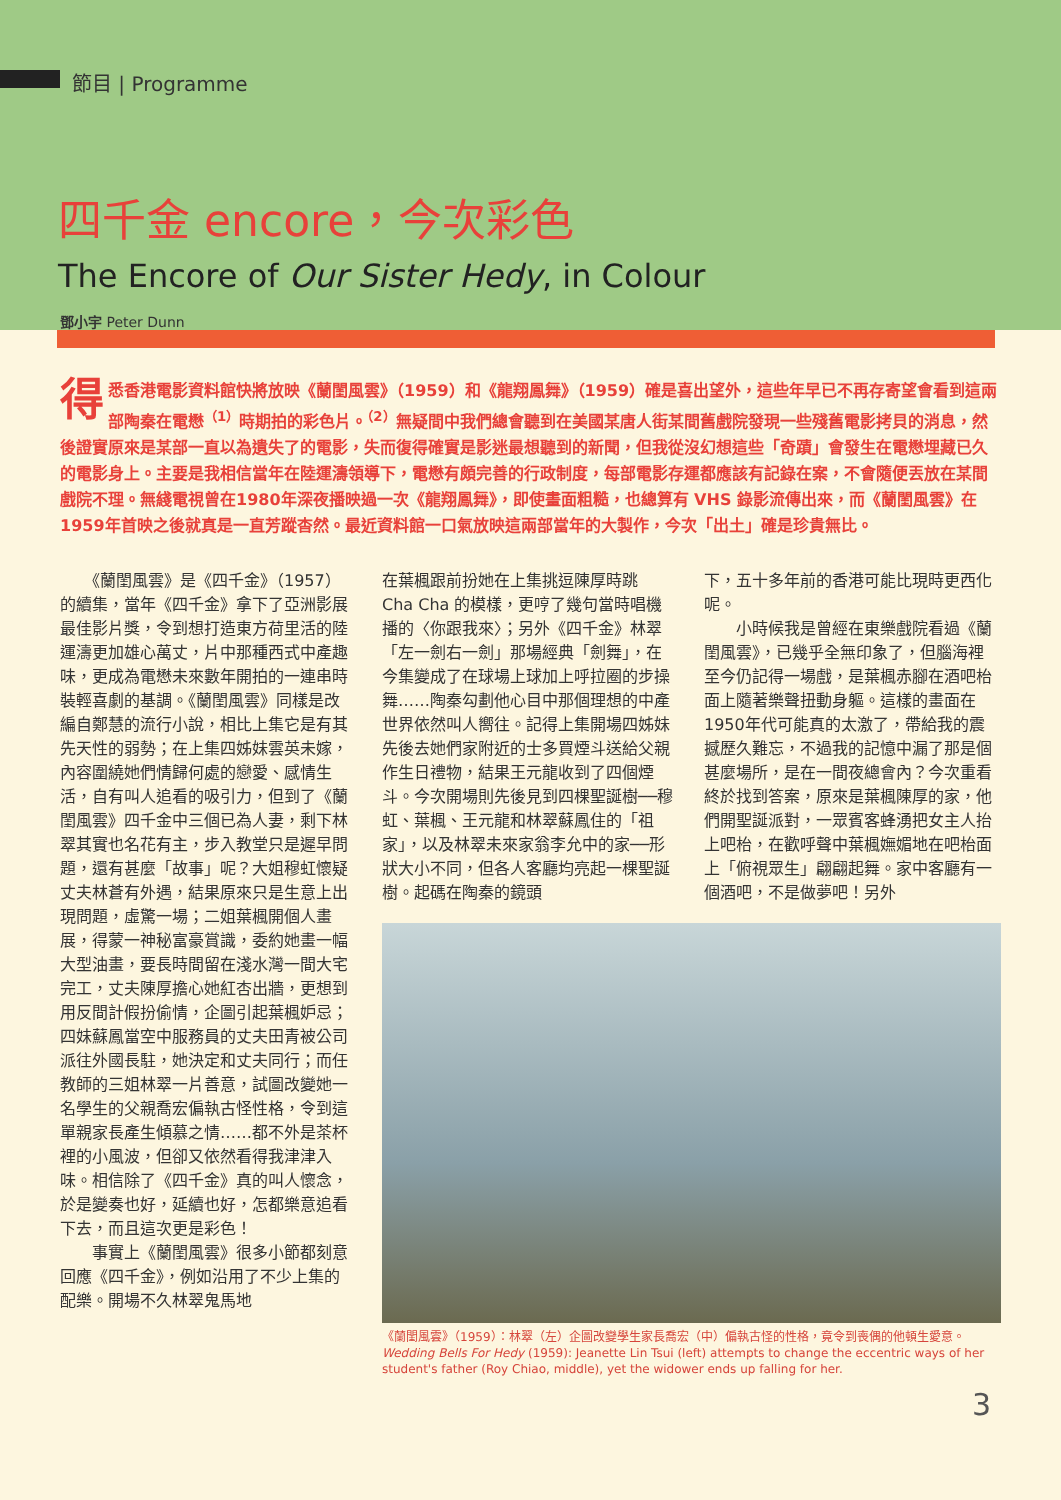節目 | Programme
四千金 encore，今次彩色
The Encore of Our Sister Hedy, in Colour
鄧小宇 Peter Dunn
得悉香港電影資料館快將放映《蘭閨風雲》（1959）和《龍翔鳳舞》（1959）確是喜出望外，這些年早已不再存寄望會看到這兩部陶秦在電懋<sup>（1）</sup>時期拍的彩色片。<sup>（2）</sup>無疑間中我們總會聽到在美國某唐人街某間舊戲院發現一些殘舊電影拷貝的消息，然後證實原來是某部一直以為遺失了的電影，失而復得確實是影迷最想聽到的新聞，但我從沒幻想這些「奇蹟」會發生在電懋埋藏已久的電影身上。主要是我相信當年在陸運濤領導下，電懋有頗完善的行政制度，每部電影存運都應該有記錄在案，不會隨便丟放在某間戲院不理。無綫電視曾在1980年深夜播映過一次《龍翔鳳舞》，即使畫面粗糙，也總算有 VHS 錄影流傳出來，而《蘭閨風雲》在1959年首映之後就真是一直芳蹤杳然。最近資料館一口氣放映這兩部當年的大製作，今次「出土」確是珍貴無比。
　　《蘭閨風雲》是《四千金》（1957）的續集，當年《四千金》拿下了亞洲影展最佳影片獎，令到想打造東方荷里活的陸運濤更加雄心萬丈，片中那種西式中產趣味，更成為電懋未來數年開拍的一連串時裝輕喜劇的基調。《蘭閨風雲》同樣是改編自鄭慧的流行小說，相比上集它是有其先天性的弱勢；在上集四姊妹雲英未嫁，內容圍繞她們情歸何處的戀愛、感情生活，自有叫人追看的吸引力，但到了《蘭閨風雲》四千金中三個已為人妻，剩下林翠其實也名花有主，步入教堂只是遲早問題，還有甚麼「故事」呢？大姐穆虹懷疑丈夫林蒼有外遇，結果原來只是生意上出現問題，虛驚一場；二姐葉楓開個人畫展，得蒙一神秘富豪賞識，委約她畫一幅大型油畫，要長時間留在淺水灣一間大宅完工，丈夫陳厚擔心她紅杏出牆，更想到用反間計假扮偷情，企圖引起葉楓妒忌；四妹蘇鳳當空中服務員的丈夫田青被公司派往外國長駐，她決定和丈夫同行；而任教師的三姐林翠一片善意，試圖改變她一名學生的父親喬宏偏執古怪性格，令到這單親家長產生傾慕之情……都不外是茶杯裡的小風波，但卻又依然看得我津津入味。相信除了《四千金》真的叫人懷念，於是變奏也好，延續也好，怎都樂意追看下去，而且這次更是彩色！
　　事實上《蘭閨風雲》很多小節都刻意回應《四千金》，例如沿用了不少上集的配樂。開場不久林翠鬼馬地
在葉楓跟前扮她在上集挑逗陳厚時跳 Cha Cha 的模樣，更哼了幾句當時唱機播的〈你跟我來〉；另外《四千金》林翠「左一劍右一劍」那場經典「劍舞」，在今集變成了在球場上球加上呼拉圈的步操舞……陶秦勾劃他心目中那個理想的中產世界依然叫人嚮往。記得上集開場四姊妹先後去她們家附近的士多買煙斗送給父親作生日禮物，結果王元龍收到了四個煙斗。今次開場則先後見到四棵聖誕樹──穆虹、葉楓、王元龍和林翠蘇鳳住的「祖家」，以及林翠未來家翁李允中的家──形狀大小不同，但各人客廳均亮起一棵聖誕樹。起碼在陶秦的鏡頭
下，五十多年前的香港可能比現時更西化呢。
　　小時候我是曾經在東樂戲院看過《蘭閨風雲》，已幾乎全無印象了，但腦海裡至今仍記得一場戲，是葉楓赤腳在酒吧枱面上隨著樂聲扭動身軀。這樣的畫面在1950年代可能真的太激了，帶給我的震撼歷久難忘，不過我的記憶中漏了那是個甚麼場所，是在一間夜總會內？今次重看終於找到答案，原來是葉楓陳厚的家，他們開聖誕派對，一眾賓客蜂湧把女主人抬上吧枱，在歡呼聲中葉楓嫵媚地在吧枱面上「俯視眾生」翩翩起舞。家中客廳有一個酒吧，不是做夢吧！另外
《蘭閨風雲》（1959）：林翠（左）企圖改變學生家長喬宏（中）偏執古怪的性格，竟令到喪偶的他頓生愛意。
Wedding Bells For Hedy (1959): Jeanette Lin Tsui (left) attempts to change the eccentric ways of her student's father (Roy Chiao, middle), yet the widower ends up falling for her.
3